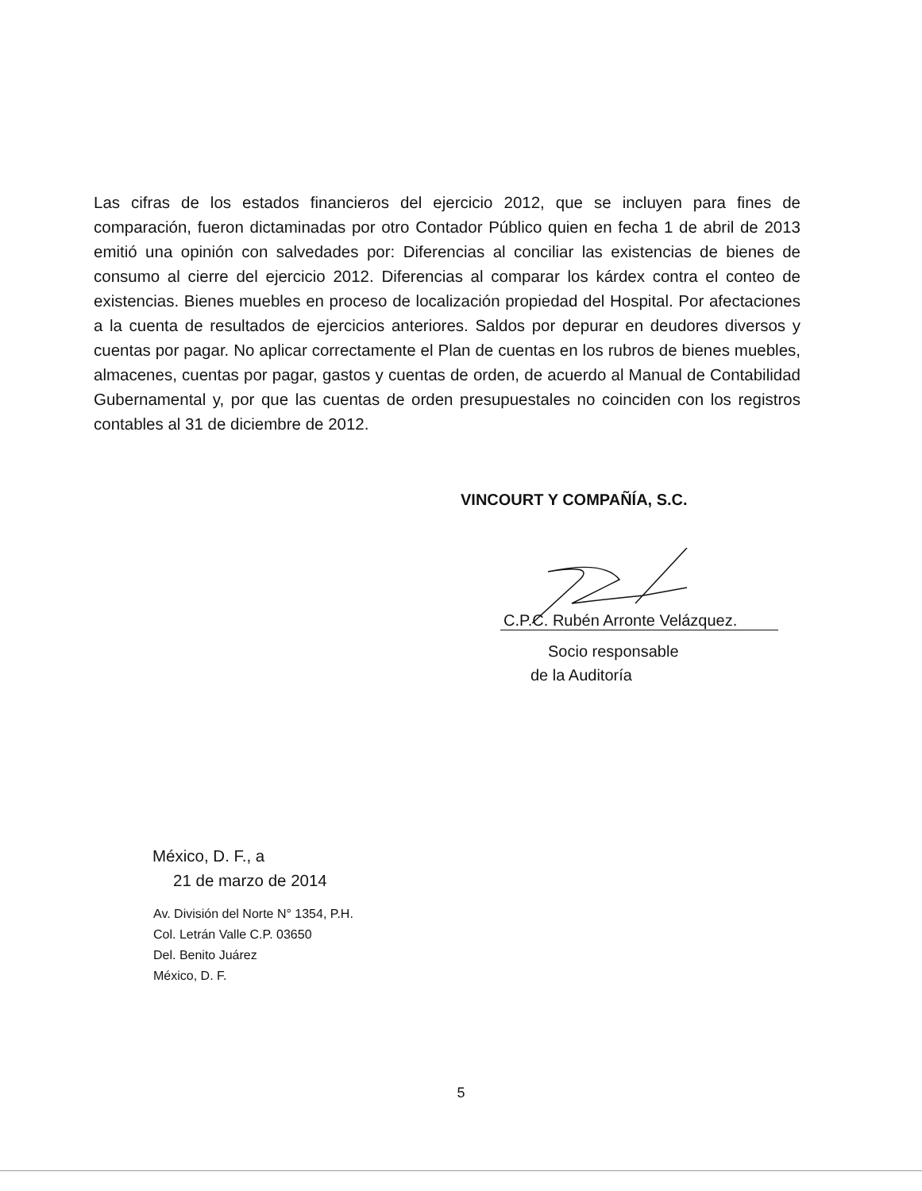Las cifras de los estados financieros del ejercicio 2012, que se incluyen para fines de comparación, fueron dictaminadas por otro Contador Público quien en fecha 1 de abril de 2013 emitió una opinión con salvedades por: Diferencias al conciliar las existencias de bienes de consumo al cierre del ejercicio 2012. Diferencias al comparar los kárdex contra el conteo de existencias. Bienes muebles en proceso de localización propiedad del Hospital. Por afectaciones a la cuenta de resultados de ejercicios anteriores. Saldos por depurar en deudores diversos y cuentas por pagar. No aplicar correctamente el Plan de cuentas en los rubros de bienes muebles, almacenes, cuentas por pagar, gastos y cuentas de orden, de acuerdo al Manual de Contabilidad Gubernamental y, por que las cuentas de orden presupuestales no coinciden con los registros contables al 31 de diciembre de 2012.
VINCOURT Y COMPAÑÍA, S.C.
C.P.C. Rubén Arronte Velázquez.
Socio responsable
de la Auditoría
México, D. F., a
21 de marzo de 2014
Av. División del Norte N° 1354, P.H.
Col. Letrán Valle C.P. 03650
Del. Benito Juárez
México, D. F.
5